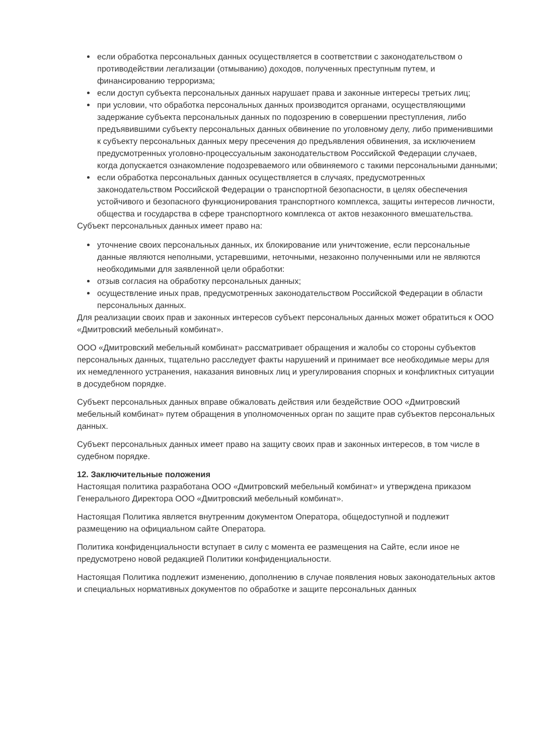если обработка персональных данных осуществляется в соответствии с законодательством о противодействии легализации (отмыванию) доходов, полученных преступным путем, и финансированию терроризма;
если доступ субъекта персональных данных нарушает права и законные интересы третьих лиц;
при условии, что обработка персональных данных производится органами, осуществляющими задержание субъекта персональных данных по подозрению в совершении преступления, либо предъявившими субъекту персональных данных обвинение по уголовному делу, либо применившими к субъекту персональных данных меру пресечения до предъявления обвинения, за исключением предусмотренных уголовно-процессуальным законодательством Российской Федерации случаев, когда допускается ознакомление подозреваемого или обвиняемого с такими персональными данными;
если обработка персональных данных осуществляется в случаях, предусмотренных законодательством Российской Федерации о транспортной безопасности, в целях обеспечения устойчивого и безопасного функционирования транспортного комплекса, защиты интересов личности, общества и государства в сфере транспортного комплекса от актов незаконного вмешательства.
Субъект персональных данных имеет право на:
уточнение своих персональных данных, их блокирование или уничтожение, если персональные данные являются неполными, устаревшими, неточными, незаконно полученными или не являются необходимыми для заявленной цели обработки:
отзыв согласия на обработку персональных данных;
осуществление иных прав, предусмотренных законодательством Российской Федерации в области персональных данных.
Для реализации своих прав и законных интересов субъект персональных данных может обратиться к ООО «Дмитровский мебельный комбинат».
ООО «Дмитровский мебельный комбинат» рассматривает обращения и жалобы со стороны субъектов персональных данных, тщательно расследует факты нарушений и принимает все необходимые меры для их немедленного устранения, наказания виновных лиц и урегулирования спорных и конфликтных ситуации в досудебном порядке.
Субъект персональных данных вправе обжаловать действия или бездействие ООО «Дмитровский мебельный комбинат» путем обращения в уполномоченных орган по защите прав субъектов персональных данных.
Субъект персональных данных имеет право на защиту своих прав и законных интересов, в том числе в судебном порядке.
12. Заключительные положения
Настоящая политика разработана ООО «Дмитровский мебельный комбинат» и утверждена приказом Генерального Директора ООО «Дмитровский мебельный комбинат».
Настоящая Политика является внутренним документом Оператора, общедоступной и подлежит размещению на официальном сайте Оператора.
Политика конфиденциальности вступает в силу с момента ее размещения на Сайте, если иное не предусмотрено новой редакцией Политики конфиденциальности.
Настоящая Политика подлежит изменению, дополнению в случае появления новых законодательных актов и специальных нормативных документов по обработке и защите персональных данных